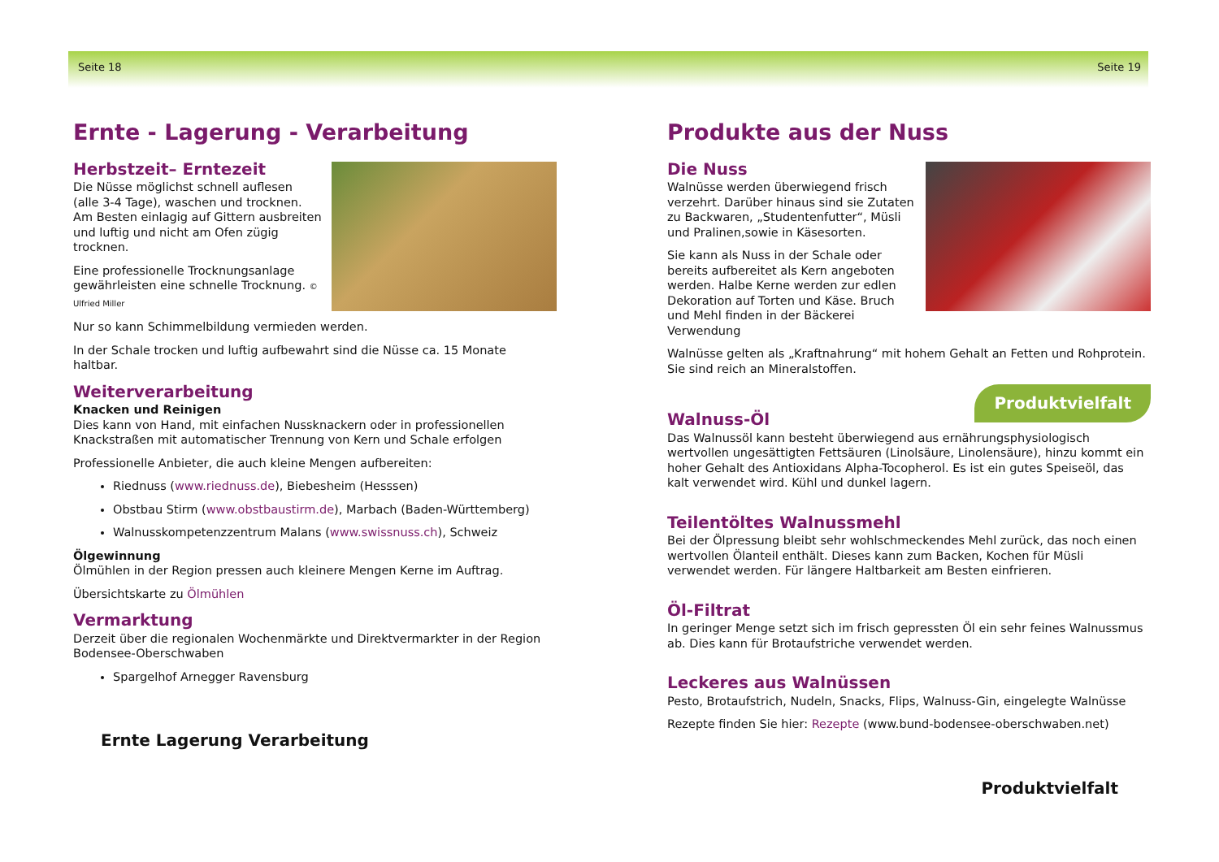Seite 18
Ernte - Lagerung - Verarbeitung
Herbstzeit– Erntezeit
Die Nüsse möglichst schnell auflesen (alle 3-4 Tage), waschen und trocknen. Am Besten einlagig auf Gittern ausbreiten und luftig und nicht am Ofen zügig trocknen.
Eine professionelle Trocknungsanlage gewährleisten eine schnelle Trocknung. © Ulfried Miller
Nur so kann Schimmelbildung vermieden werden.
In der Schale trocken und luftig aufbewahrt sind die Nüsse ca. 15 Monate haltbar.
Weiterverarbeitung
Knacken und Reinigen
Dies kann von Hand, mit einfachen Nussknackern oder in professionellen Knackstraßen mit automatischer Trennung von Kern und Schale erfolgen
Professionelle Anbieter, die auch kleine Mengen aufbereiten:
Riednuss (www.riednuss.de), Biebesheim (Hesssen)
Obstbau Stirm (www.obstbaustirm.de), Marbach (Baden-Württemberg)
Walnusskompetenzzentrum Malans (www.swissnuss.ch), Schweiz
Ölgewinnung
Ölmühlen in der Region pressen auch kleinere Mengen Kerne im Auftrag.
Übersichtskarte zu Ölmühlen
Vermarktung
Derzeit über die regionalen Wochenmärkte und Direktvermarkter in der Region Bodensee-Oberschwaben
Spargelhof Arnegger Ravensburg
Ernte Lagerung Verarbeitung
Seite 19
Produkte aus der Nuss
Die Nuss
Walnüsse werden überwiegend frisch verzehrt. Darüber hinaus sind sie Zutaten zu Backwaren, „Studentenfutter“, Müsli und Pralinen,sowie in Käsesorten.
Sie kann als Nuss in der Schale oder bereits aufbereitet als Kern angeboten werden. Halbe Kerne werden zur edlen Dekoration auf Torten und Käse. Bruch und Mehl finden in der Bäckerei Verwendung
Walnüsse gelten als „Kraftnahrung“ mit hohem Gehalt an Fetten und Rohprotein. Sie sind reich an Mineralstoffen.
Produktvielfalt
Walnuss-Öl
Das Walnussöl kann besteht überwiegend aus ernährungsphysiologisch wertvollen ungesättigten Fettsäuren (Linolsäure, Linolensäure), hinzu kommt ein hoher Gehalt des Antioxidans Alpha-Tocopherol. Es ist ein gutes Speiseöl, das kalt verwendet wird. Kühl und dunkel lagern.
Teilentöltes Walnussmehl
Bei der Ölpressung bleibt sehr wohlschmeckendes Mehl zurück, das noch einen wertvollen Ölanteil enthält. Dieses kann zum Backen, Kochen für Müsli verwendet werden. Für längere Haltbarkeit am Besten einfrieren.
Öl-Filtrat
In geringer Menge setzt sich im frisch gepressten Öl ein sehr feines Walnussmus ab. Dies kann für Brotaufstriche verwendet werden.
Leckeres aus Walnüssen
Pesto, Brotaufstrich, Nudeln, Snacks, Flips, Walnuss-Gin, eingelegte Walnüsse
Rezepte finden Sie hier: Rezepte (www.bund-bodensee-oberschwaben.net)
Produktvielfalt